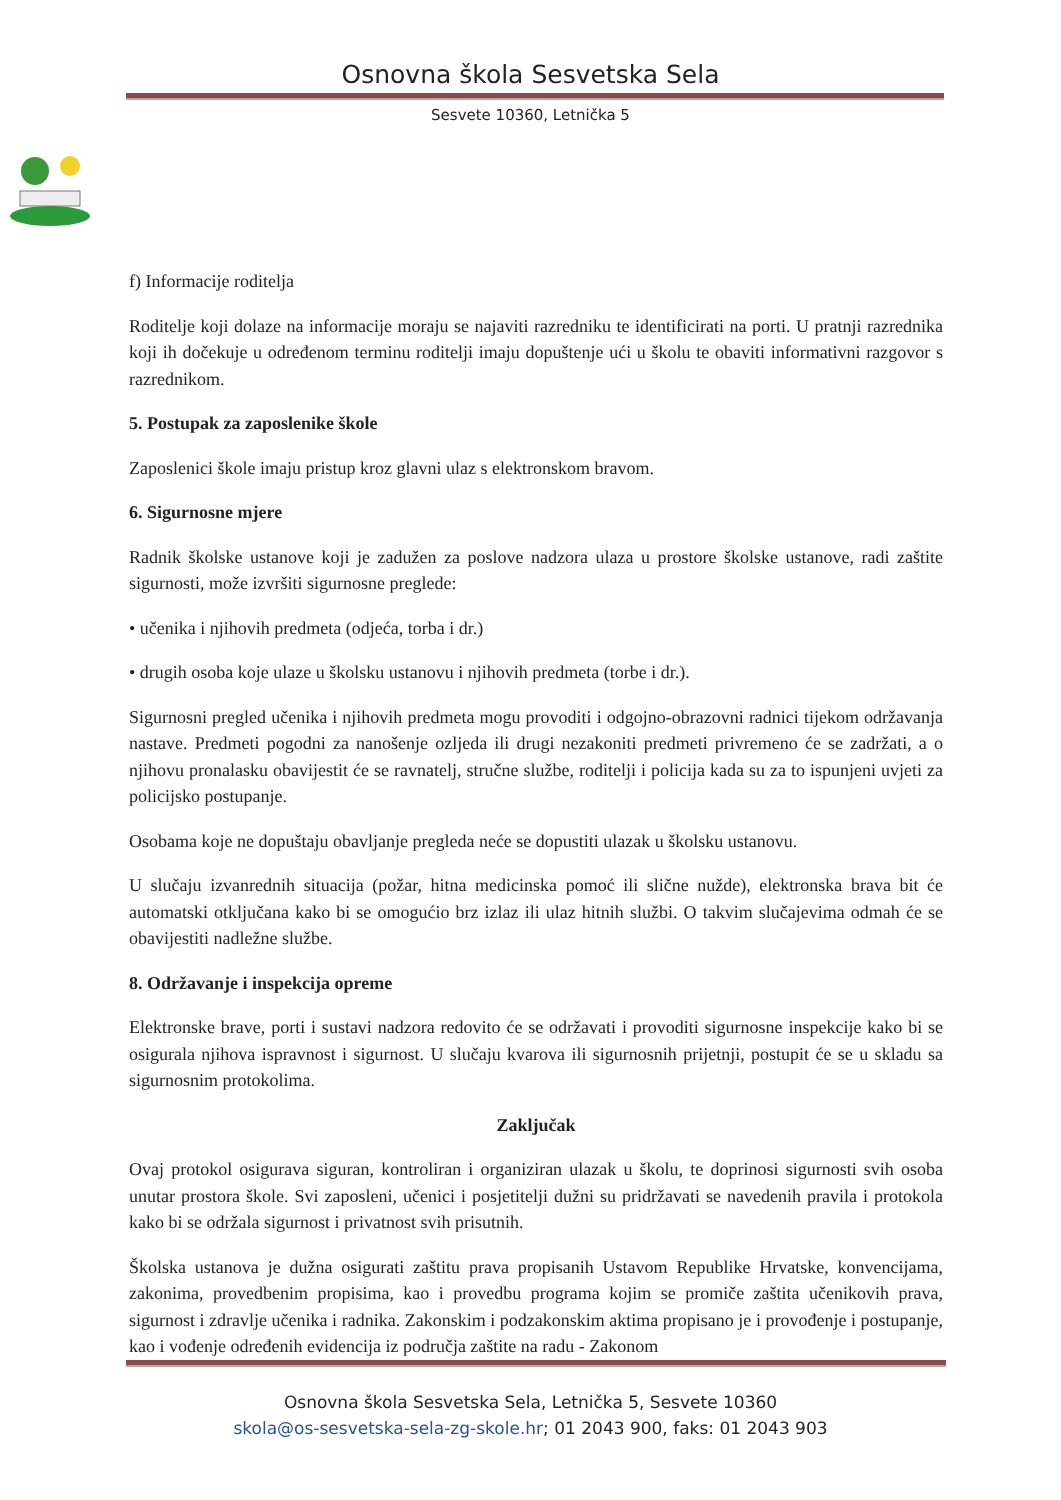Osnovna škola Sesvetska Sela
Sesvete 10360, Letnička 5
f) Informacije roditelja
Roditelje koji dolaze na informacije moraju se najaviti razredniku te identificirati na porti. U pratnji razrednika koji ih dočekuje u određenom terminu roditelji imaju dopuštenje ući u školu te obaviti informativni razgovor s razrednikom.
5. Postupak za zaposlenike škole
Zaposlenici škole imaju pristup kroz glavni ulaz s elektronskom bravom.
6. Sigurnosne mjere
Radnik školske ustanove koji je zadužen za poslove nadzora ulaza u prostore školske ustanove, radi zaštite sigurnosti, može izvršiti sigurnosne preglede:
• učenika i njihovih predmeta (odjeća, torba i dr.)
• drugih osoba koje ulaze u školsku ustanovu i njihovih predmeta (torbe i dr.).
Sigurnosni pregled učenika i njihovih predmeta mogu provoditi i odgojno-obrazovni radnici tijekom održavanja nastave. Predmeti pogodni za nanošenje ozljeda ili drugi nezakoniti predmeti privremeno će se zadržati, a o njihovu pronalasku obavijestit će se ravnatelj, stručne službe, roditelji i policija kada su za to ispunjeni uvjeti za policijsko postupanje.
Osobama koje ne dopuštaju obavljanje pregleda neće se dopustiti ulazak u školsku ustanovu.
U slučaju izvanrednih situacija (požar, hitna medicinska pomoć ili slične nužde), elektronska brava bit će automatski otključana kako bi se omogućio brz izlaz ili ulaz hitnih službi. O takvim slučajevima odmah će se obavijestiti nadležne službe.
8. Održavanje i inspekcija opreme
Elektronske brave, porti i sustavi nadzora redovito će se održavati i provoditi sigurnosne inspekcije kako bi se osigurala njihova ispravnost i sigurnost. U slučaju kvarova ili sigurnosnih prijetnji, postupit će se u skladu sa sigurnosnim protokolima.
Zaključak
Ovaj protokol osigurava siguran, kontroliran i organiziran ulazak u školu, te doprinosi sigurnosti svih osoba unutar prostora škole. Svi zaposleni, učenici i posjetitelji dužni su pridržavati se navedenih pravila i protokola kako bi se održala sigurnost i privatnost svih prisutnih.
Školska ustanova je dužna osigurati zaštitu prava propisanih Ustavom Republike Hrvatske, konvencijama, zakonima, provedbenim propisima, kao i provedbu programa kojim se promiče zaštita učenikovih prava, sigurnost i zdravlje učenika i radnika. Zakonskim i podzakonskim aktima propisano je i provođenje i postupanje, kao i vođenje određenih evidencija iz područja zaštite na radu - Zakonom
Osnovna škola Sesvetska Sela, Letnička 5, Sesvete 10360
skola@os-sesvetska-sela-zg-skole.hr; 01 2043 900, faks: 01 2043 903